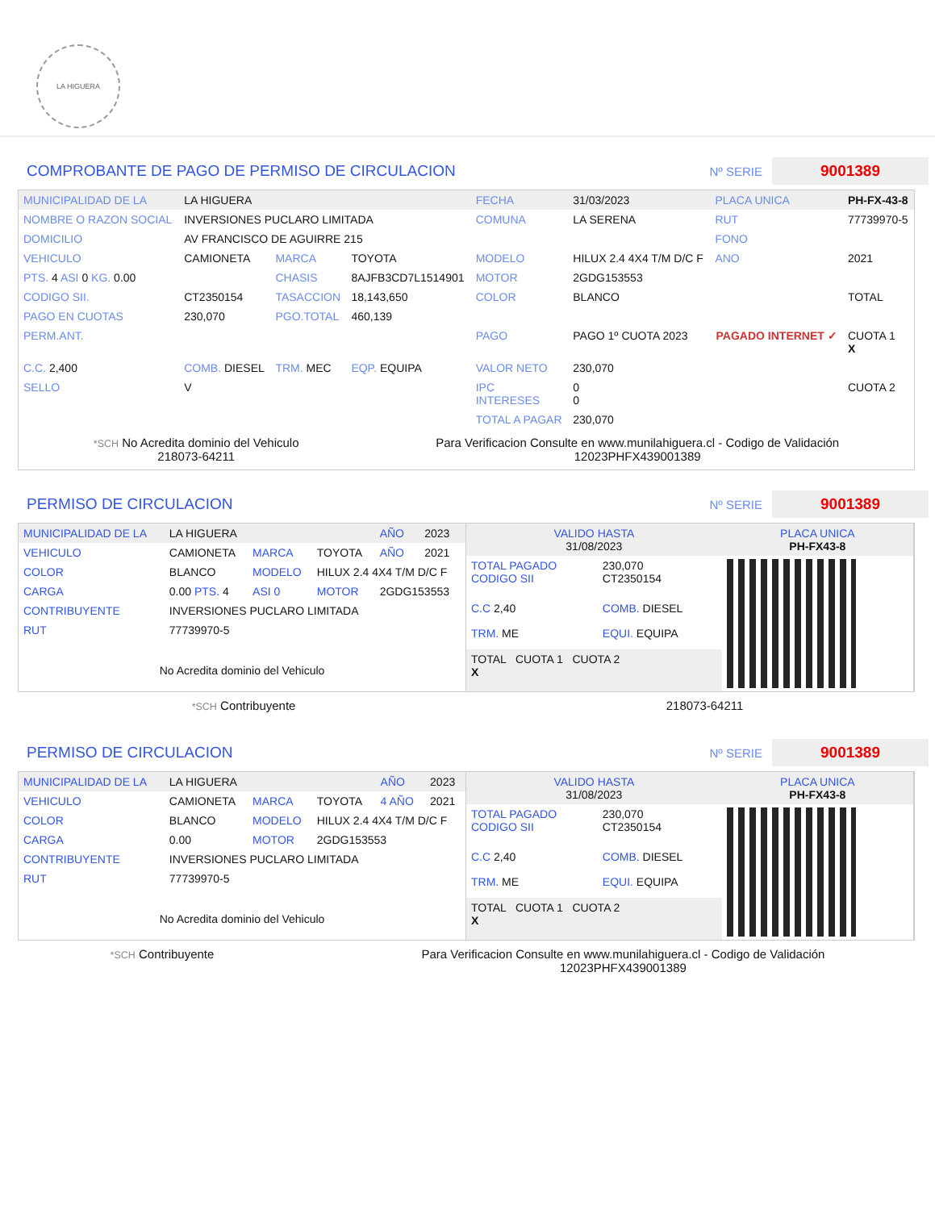LA HIGUERA
COMPROBANTE DE PAGO DE PERMISO DE CIRCULACION Nº SERIE 9001389
| MUNICIPALIDAD DE LA | LA HIGUERA | | | FECHA | 31/03/2023 | PLACA UNICA | PH-FX-43-8 |
| NOMBRE O RAZON SOCIAL | INVERSIONES PUCLARO LIMITADA | | | COMUNA | LA SERENA | RUT | 77739970-5 |
| DOMICILIO | AV FRANCISCO DE AGUIRRE 215 | | | | | FONO | |
| VEHICULO | CAMIONETA | MARCA | TOYOTA | MODELO | HILUX 2.4 4X4 T/M D/C F | ANO | 2021 |
| PTS. 4 ASI 0 KG. 0.00 | | CHASIS | 8AJFB3CD7L1514901 | MOTOR | 2GDG153553 | | |
| CODIGO SII. | CT2350154 | TASACCION | 18,143,650 | COLOR | BLANCO | | TOTAL |
| PAGO EN CUOTAS | 230,070 | PGO.TOTAL | 460,139 | | | | |
| PERM.ANT. | | | | PAGO | PAGO 1º CUOTA 2023 | PAGADO INTERNET ✓ | CUOTA 1 X |
| C.C. 2,400 | COMB. DIESEL | TRM. MEC | EQP. EQUIPA | VALOR NETO | 230,070 | | |
| SELLO | V | | | IPC INTERESES | 0 0 | | CUOTA 2 |
| | | | | TOTAL A PAGAR | 230,070 | | |
*SCH No Acredita dominio del Vehiculo
218073-64211
Para Verificacion Consulte en www.munilahiguera.cl - Codigo de Validación
12023PHFX439001389
PERMISO DE CIRCULACION Nº SERIE 9001389
| MUNICIPALIDAD DE LA | LA HIGUERA | | | AÑO | 2023 |
| VEHICULO | CAMIONETA | MARCA | TOYOTA | AÑO | 2021 |
| COLOR | BLANCO | MODELO | HILUX 2.4 4X4 T/M D/C F | | |
| CARGA | 0.00 PTS. 4 | ASI 0 | MOTOR | 2GDG153553 | |
| CONTRIBUYENTE | INVERSIONES PUCLARO LIMITADA | | | | |
| RUT | 77739970-5 | | | | |
| No Acredita dominio del Vehiculo | | | | | |
| VALIDO HASTA 31/08/2023 | | PLACA UNICA PH-FX43-8 |
| TOTAL PAGADO CODIGO SII | 230,070 CT2350154 | |
| C.C 2,40 | COMB. DIESEL | |
| TRM. ME | EQUI. EQUIPA | |
| TOTAL CUOTA 1 CUOTA 2 X | | |
*SCH Contribuyente 218073-64211
PERMISO DE CIRCULACION Nº SERIE 9001389
| MUNICIPALIDAD DE LA | LA HIGUERA | | | AÑO | 2023 |
| VEHICULO | CAMIONETA | MARCA | TOYOTA | 4 AÑO | 2021 |
| COLOR | BLANCO | MODELO | HILUX 2.4 4X4 T/M D/C F | | |
| CARGA | 0.00 | MOTOR | 2GDG153553 | | |
| CONTRIBUYENTE | INVERSIONES PUCLARO LIMITADA | | | | |
| RUT | 77739970-5 | | | | |
| No Acredita dominio del Vehiculo | | | | | |
| VALIDO HASTA 31/08/2023 | | PLACA UNICA PH-FX43-8 |
| TOTAL PAGADO CODIGO SII | 230,070 CT2350154 | |
| C.C 2,40 | COMB. DIESEL | |
| TRM. ME | EQUI. EQUIPA | |
| TOTAL CUOTA 1 CUOTA 2 X | | |
*SCH Contribuyente Para Verificacion Consulte en www.munilahiguera.cl - Codigo de Validación
12023PHFX439001389